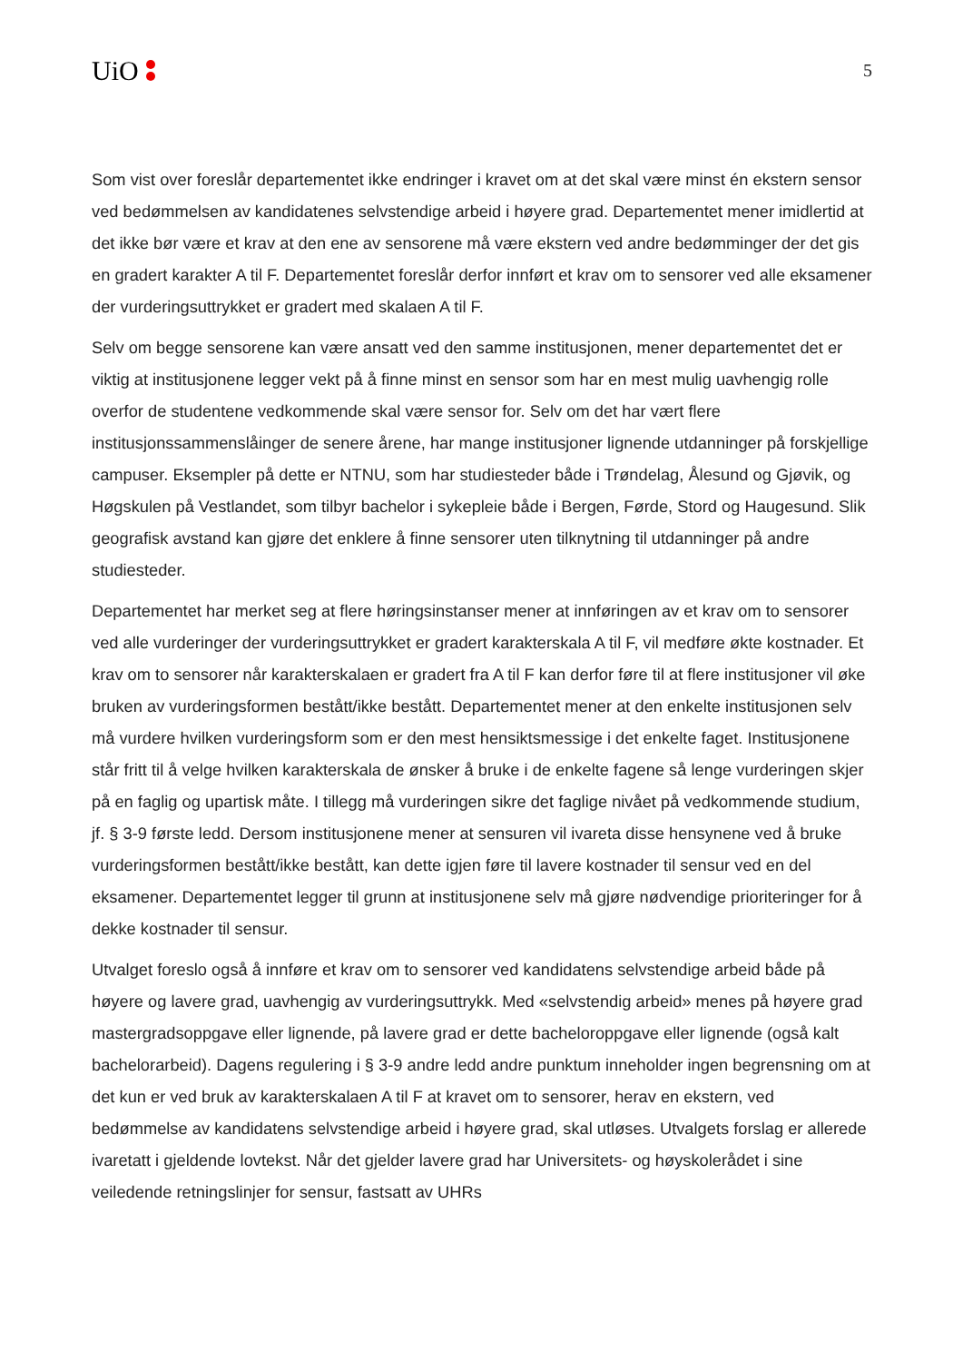UiO
5
Som vist over foreslår departementet ikke endringer i kravet om at det skal være minst én ekstern sensor ved bedømmelsen av kandidatenes selvstendige arbeid i høyere grad. Departementet mener imidlertid at det ikke bør være et krav at den ene av sensorene må være ekstern ved andre bedømminger der det gis en gradert karakter A til F. Departementet foreslår derfor innført et krav om to sensorer ved alle eksamener der vurderingsuttrykket er gradert med skalaen A til F.
Selv om begge sensorene kan være ansatt ved den samme institusjonen, mener departementet det er viktig at institusjonene legger vekt på å finne minst en sensor som har en mest mulig uavhengig rolle overfor de studentene vedkommende skal være sensor for. Selv om det har vært flere institusjonssammenslåinger de senere årene, har mange institusjoner lignende utdanninger på forskjellige campuser. Eksempler på dette er NTNU, som har studiesteder både i Trøndelag, Ålesund og Gjøvik, og Høgskulen på Vestlandet, som tilbyr bachelor i sykepleie både i Bergen, Førde, Stord og Haugesund. Slik geografisk avstand kan gjøre det enklere å finne sensorer uten tilknytning til utdanninger på andre studiesteder.
Departementet har merket seg at flere høringsinstanser mener at innføringen av et krav om to sensorer ved alle vurderinger der vurderingsuttrykket er gradert karakterskala A til F, vil medføre økte kostnader. Et krav om to sensorer når karakterskalaen er gradert fra A til F kan derfor føre til at flere institusjoner vil øke bruken av vurderingsformen bestått/ikke bestått. Departementet mener at den enkelte institusjonen selv må vurdere hvilken vurderingsform som er den mest hensiktsmessige i det enkelte faget. Institusjonene står fritt til å velge hvilken karakterskala de ønsker å bruke i de enkelte fagene så lenge vurderingen skjer på en faglig og upartisk måte. I tillegg må vurderingen sikre det faglige nivået på vedkommende studium, jf. § 3-9 første ledd. Dersom institusjonene mener at sensuren vil ivareta disse hensynene ved å bruke vurderingsformen bestått/ikke bestått, kan dette igjen føre til lavere kostnader til sensur ved en del eksamener. Departementet legger til grunn at institusjonene selv må gjøre nødvendige prioriteringer for å dekke kostnader til sensur.
Utvalget foreslo også å innføre et krav om to sensorer ved kandidatens selvstendige arbeid både på høyere og lavere grad, uavhengig av vurderingsuttrykk. Med «selvstendig arbeid» menes på høyere grad mastergradsoppgave eller lignende, på lavere grad er dette bacheloroppgave eller lignende (også kalt bachelorarbeid). Dagens regulering i § 3-9 andre ledd andre punktum inneholder ingen begrensning om at det kun er ved bruk av karakterskalaen A til F at kravet om to sensorer, herav en ekstern, ved bedømmelse av kandidatens selvstendige arbeid i høyere grad, skal utløses. Utvalgets forslag er allerede ivaretatt i gjeldende lovtekst. Når det gjelder lavere grad har Universitets- og høyskolerådet i sine veiledende retningslinjer for sensur, fastsatt av UHRs